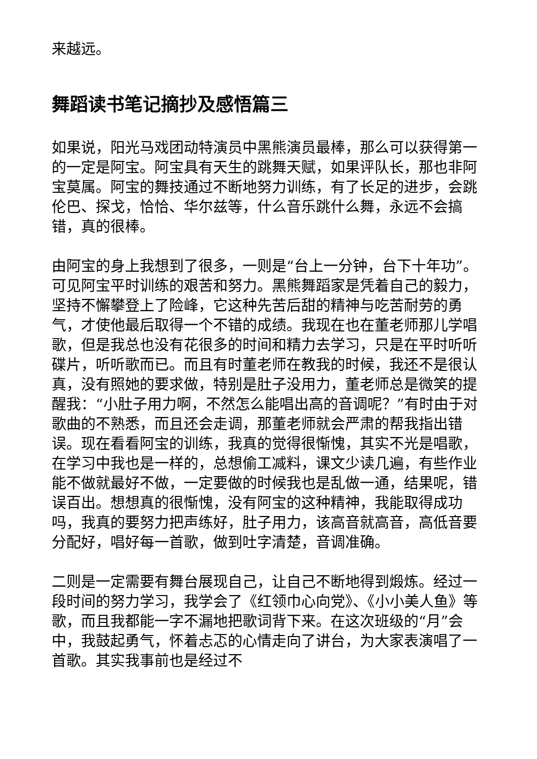来越远。
舞蹈读书笔记摘抄及感悟篇三
如果说，阳光马戏团动特演员中黑熊演员最棒，那么可以获得第一的一定是阿宝。阿宝具有天生的跳舞天赋，如果评队长，那也非阿宝莫属。阿宝的舞技通过不断地努力训练，有了长足的进步，会跳伦巴、探戈，恰恰、华尔兹等，什么音乐跳什么舞，永远不会搞错，真的很棒。
由阿宝的身上我想到了很多，一则是“台上一分钟，台下十年功”。可见阿宝平时训练的艰苦和努力。黑熊舞蹈家是凭着自己的毅力，坚持不懈攀登上了险峰，它这种先苦后甜的精神与吃苦耐劳的勇气，才使他最后取得一个不错的成绩。我现在也在董老师那儿学唱歌，但是我总也没有花很多的时间和精力去学习，只是在平时听听碟片，听听歌而已。而且有时董老师在教我的时候，我还不是很认真，没有照她的要求做，特别是肚子没用力，董老师总是微笑的提醒我：“小肚子用力啊，不然怎么能唱出高的音调呢？”有时由于对歌曲的不熟悉，而且还会走调，那董老师就会严肃的帮我指出错误。现在看看阿宝的训练，我真的觉得很惭愧，其实不光是唱歌，在学习中我也是一样的，总想偷工减料，课文少读几遍，有些作业能不做就最好不做，一定要做的时候我也是乱做一通，结果呢，错误百出。想想真的很惭愧，没有阿宝的这种精神，我能取得成功吗，我真的要努力把声练好，肚子用力，该高音就高音，高低音要分配好，唱好每一首歌，做到吐字清楚，音调准确。
二则是一定需要有舞台展现自己，让自己不断地得到煅炼。经过一段时间的努力学习，我学会了《红领巾心向党》、《小小美人鱼》等歌，而且我都能一字不漏地把歌词背下来。在这次班级的“月”会中，我鼓起勇气，怀着忐忑的心情走向了讲台，为大家表演唱了一首歌。其实我事前也是经过不